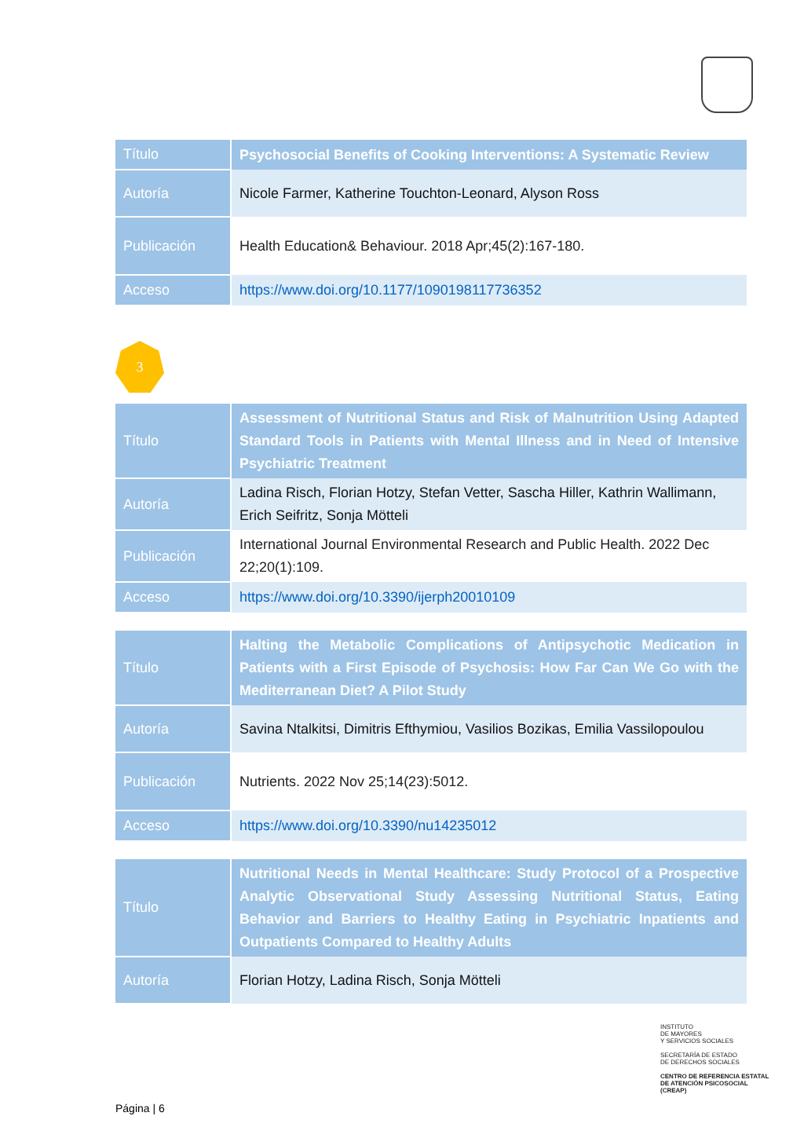| Título | Psychosocial Benefits of Cooking Interventions: A Systematic Review |
| Autoría | Nicole Farmer, Katherine Touchton-Leonard, Alyson Ross |
| Publicación | Health Education& Behaviour. 2018 Apr;45(2):167-180. |
| Acceso | https://www.doi.org/10.1177/1090198117736352 |
3
| Título | Assessment of Nutritional Status and Risk of Malnutrition Using Adapted Standard Tools in Patients with Mental Illness and in Need of Intensive Psychiatric Treatment |
| Autoría | Ladina Risch, Florian Hotzy, Stefan Vetter, Sascha Hiller, Kathrin Wallimann, Erich Seifritz, Sonja Mötteli |
| Publicación | International Journal Environmental Research and Public Health. 2022 Dec 22;20(1):109. |
| Acceso | https://www.doi.org/10.3390/ijerph20010109 |
| Título | Halting the Metabolic Complications of Antipsychotic Medication in Patients with a First Episode of Psychosis: How Far Can We Go with the Mediterranean Diet? A Pilot Study |
| Autoría | Savina Ntalkitsi, Dimitris Efthymiou, Vasilios Bozikas, Emilia Vassilopoulou |
| Publicación | Nutrients. 2022 Nov 25;14(23):5012. |
| Acceso | https://www.doi.org/10.3390/nu14235012 |
| Título | Nutritional Needs in Mental Healthcare: Study Protocol of a Prospective Analytic Observational Study Assessing Nutritional Status, Eating Behavior and Barriers to Healthy Eating in Psychiatric Inpatients and Outpatients Compared to Healthy Adults |
| Autoría | Florian Hotzy, Ladina Risch, Sonja Mötteli |
INSTITUTO
DE MAYORES
Y SERVICIOS SOCIALES
SECRETARÍA DE ESTADO
DE DERECHOS SOCIALES
CENTRO DE REFERENCIA ESTATAL
DE ATENCIÓN PSICOSOCIAL
(CREAP)
Página | 6